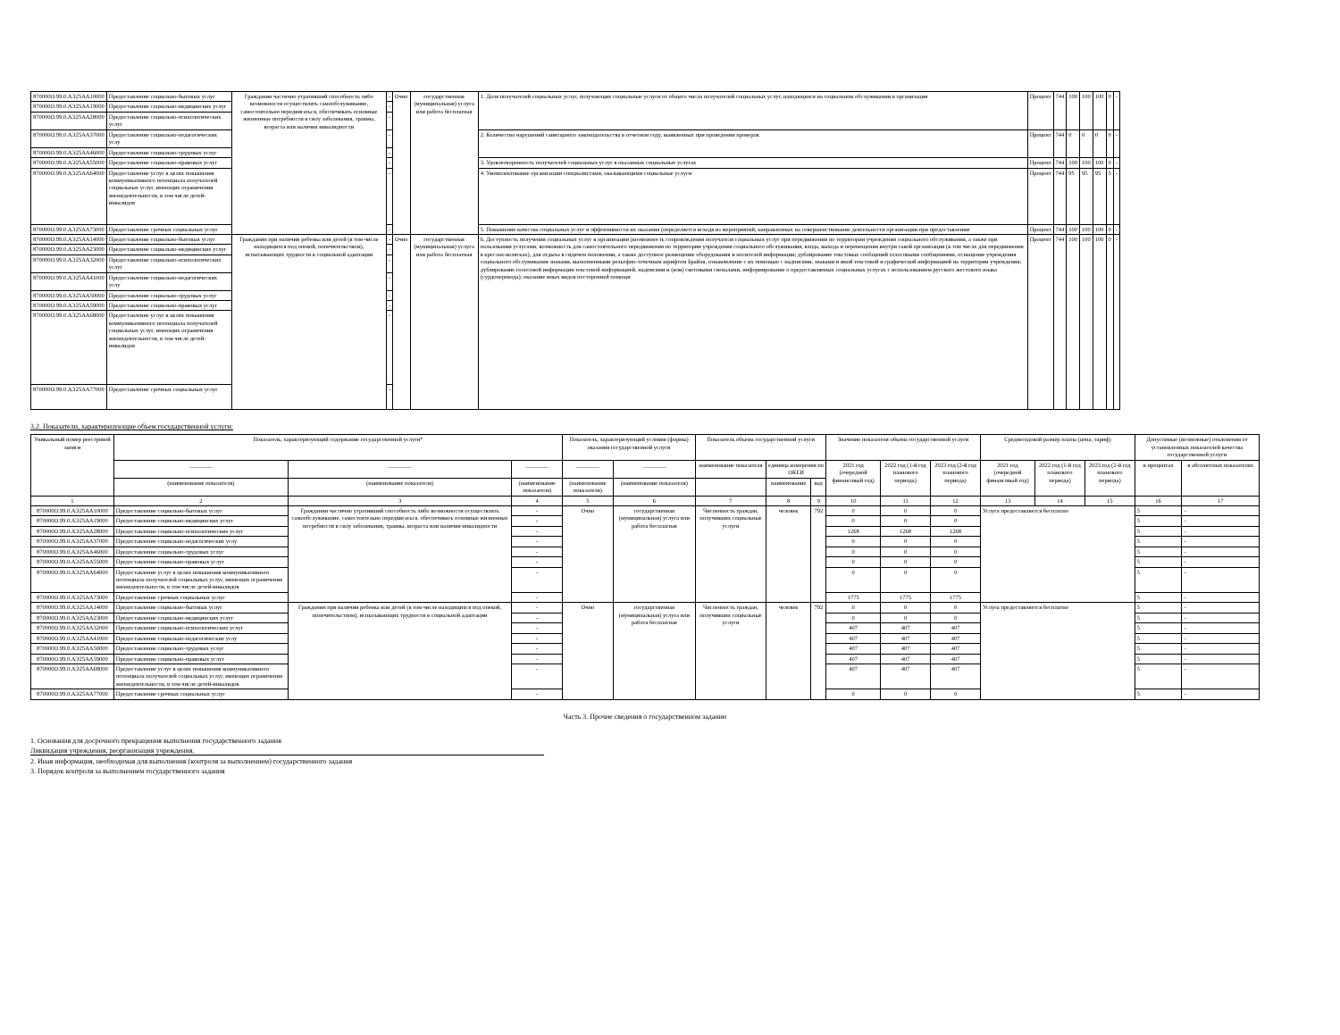| 870000О.99.0.АЭ25АА10000 | Предоставление социально-бытовых услуг | Гражданин частично утративший способность либо возможности осуществлять самообслуживание, самостоятельно передвигаться, обеспечивать основные жизненные потребности в силу заболевания, травмы, возраста или наличия инвалидности | - | Очно | государственная (муниципальная) услуга или работа бесплатная | 1. Доля получателей социальных услуг, получающих социальные услуги от общего числа получателей социальных услуг, находящихся на социальном обслуживании в организации | Процент | 744 | 100 | 100 | 100 | 0 | - |
| 870000О.99.0.АЭ25АА19000 | Предоставление социально-медицинских услуг | | - | | | | | | | | | | |
| 870000О.99.0.АЭ25АА28000 | Предоставление социально-психологических услуг | | - | | | | | | | | | | |
| 870000О.99.0.АЭ25АА37000 | Предоставление социально-педагогических услу | | - | | | 2. Количество нарушений санитарного законодательства в отчетном году, выявленных при проведении проверок | Процент | 744 | 0 | 0 | 0 | 0 | - |
| 870000О.99.0.АЭ25АА46000 | Предоставление социально-трудовых услуг | | - | | | | | | | | | | |
| 870000О.99.0.АЭ25АА55000 | Предоставление социально-правовых услуг | | - | | | 3. Удовлетворенность получателей социальных услуг в оказанных социальных услугах | Процент | 744 | 100 | 100 | 100 | 0 | - |
| 870000О.99.0.АЭ25АА64000 | Предоставление услуг в целях повышения коммуникативного потенциала получателей социальных услуг, имеющих ограничения жизнедеятельности, в том числе детей-инвалидов | | - | | | 4. Укомплектование организации специалистами, оказывающими социальные услуги | Процент | 744 | 95 | 95 | 95 | 5 | - |
| 870000О.99.0.АЭ25АА73000 | Предоставление срочных социальных услуг | | - | | | 5. Повышение качества социальных услуг и эффективности их оказания (определяется исходя из мероприятий, направленных на совершенствование деятельности организации при предоставлении | Процент | 744 | 100 | 100 | 100 | 0 | - |
| 870000О.99.0.АЭ25АА14000 | Предоставление социально-бытовых услуг | Гражданин при наличии ребенка или детей (в том числе находящихся под опекой, попечительством), испытывающих трудности в социальной адаптации | - | Очно | государственная (муниципальная) услуга или работа бесплатная | 6. Доступность получения социальных услуг в организации (возможность сопровождения получателя социальных услуг при передвижении по территории учреждения социального обслуживания, а также при пользовании услугами; возможность для самостоятельного передвижения по территории учреждения социального обслуживания, входа, выхода и перемещения внутри такой организации (в том числе для передвижения в креслах-колясках), для отдыха в сидячем положении, а также доступное размещение оборудования и носителей информации; дублирование текстовых сообщений голосовыми сообщениями, оснащение учреждения социального обслуживания знаками, выполненными рельефно-точечным шрифтом Брайля, ознакомление с их помощью с надписями, знаками и иной текстовой и графической информацией на территории учреждения; дублирование голосовой информации текстовой информацией, надписями и (или) световыми сигналами, информирование о предоставляемых социальных услугах с использованием русского жестового языка (сурдоперевода); оказание иных видов посторонней помощи | Процент | 744 | 100 | 100 | 100 | 0 | - |
| 870000О.99.0.АЭ25АА23000 | Предоставление социально-медицинских услуг | | - | | | | | | | | | | |
| 870000О.99.0.АЭ25АА32000 | Предоставление социально-психологических услуг | | - | | | | | | | | | | |
| 870000О.99.0.АЭ25АА41000 | Предоставление социально-педагогических услу | | - | | | | | | | | | | |
| 870000О.99.0.АЭ25АА50000 | Предоставление социально-трудовых услуг | | - | | | | | | | | | | |
| 870000О.99.0.АЭ25АА59000 | Предоставление социально-правовых услуг | | - | | | | | | | | | | |
| 870000О.99.0.АЭ25АА68000 | Предоставление услуг в целях повышения коммуникативного потенциала получателей социальных услуг, имеющих ограничения жизнедеятельности, в том числе детей-инвалидов | | - | | | | | | | | | | |
| 870000О.99.0.АЭ25АА77000 | Предоставление срочных социальных услуг | | - | | | | | | | | | | |
3.2. Показатели, характеризующие объем государственной услуги:
| Уникальный номер реестровой записи | Показатель, характеризующий содержание государственной услуги* | | | Показатель, характеризующий условия (формы) оказания государственной услуги | | Показатель объема государственной услуги | | | Значение показателя объема государственной услуги | | | Среднегодовой размер платы (цена, тариф) | | | Допустимые (возможные) отклонения от установленных показателей качества государственной услуги | |
| --- | --- | --- | --- | --- | --- | --- | --- | --- | --- | --- | --- | --- | --- | --- | --- | --- |
| | ________ | ________ | ________ | ________ | ________ | наименование показателя | единица измерения по ОКЕИ | | 2021 год (очередной финансовый год) | 2022 год (1-й год планового периода) | 2023 год (2-й год планового периода) | 2021 год (очередной финансовый год) | 2022 год (1-й год планового периода) | 2023 год (2-й год планового периода) | в процентах | в абсолютных показателях |
| | (наименование показателя) | (наименование показателя) | (наименование показателя) | (наименование показателя) | (наименование показателя) | | наименование | код | | | | | | | | |
| 1 | 2 | 3 | 4 | 5 | 6 | 7 | 8 | 9 | 10 | 11 | 12 | 13 | 14 | 15 | 16 | 17 |
| 870000О.99.0.АЭ25АА10000 | Предоставление социально-бытовых услуг | Гражданин частично утративший способность либо возможности осуществлять самообслуживание, самостоятельно передвигаться, обеспечивать основные жизненные потребности в силу заболевания, травмы, возраста или наличия инвалидности | - | Очно | государственная (муниципальная) услуга или работа бесплатная | Численность граждан, получивших социальные услуги | человек | 792 | 0 | 0 | 0 | Услуга предоставляется бесплатно | | | 5 | - |
| 870000О.99.0.АЭ25АА19000 | Предоставление социально-медицинских услуг | | - | | | | | | 0 | 0 | 0 | | | | 5 | - |
| 870000О.99.0.АЭ25АА28000 | Предоставление социально-психологических услуг | | - | | | | | | 1268 | 1268 | 1268 | | | | 5 | - |
| 870000О.99.0.АЭ25АА37000 | Предоставление социально-педагогических услу | | - | | | | | | 0 | 0 | 0 | | | | 5 | - |
| 870000О.99.0.АЭ25АА46000 | Предоставление социально-трудовых услуг | | - | | | | | | 0 | 0 | 0 | | | | 5 | - |
| 870000О.99.0.АЭ25АА55000 | Предоставление социально-правовых услуг | | - | | | | | | 0 | 0 | 0 | | | | 5 | - |
| 870000О.99.0.АЭ25АА64000 | Предоставление услуг в целях повышения коммуникативного потенциала получателей социальных услуг, имеющих ограничения жизнедеятельности, в том числе детей-инвалидов | | - | | | | | | 0 | 0 | 0 | | | | 5 | - |
| 870000О.99.0.АЭ25АА73000 | Предоставление срочных социальных услуг | | - | | | | | | 1775 | 1775 | 1775 | | | | 5 | - |
| 870000О.99.0.АЭ25АА14000 | Предоставление социально-бытовых услуг | Гражданин при наличии ребенка или детей (в том числе находящихся под опекой, попечительством), испытывающих трудности в социальной адаптации | - | Очно | государственная (муниципальная) услуга или работа бесплатная | Численность граждан, получивших социальные услуги | человек | 792 | 0 | 0 | 0 | Услуга предоставляется бесплатно | | | 5 | - |
| 870000О.99.0.АЭ25АА23000 | Предоставление социально-медицинских услуг | | - | | | | | | 0 | 0 | 0 | | | | 5 | - |
| 870000О.99.0.АЭ25АА32000 | Предоставление социально-психологических услуг | | - | | | | | | 407 | 407 | 407 | | | | 5 | - |
| 870000О.99.0.АЭ25АА41000 | Предоставление социально-педагогических услу | | - | | | | | | 407 | 407 | 407 | | | | 5 | - |
| 870000О.99.0.АЭ25АА50000 | Предоставление социально-трудовых услуг | | - | | | | | | 407 | 407 | 407 | | | | 5 | - |
| 870000О.99.0.АЭ25АА59000 | Предоставление социально-правовых услуг | | - | | | | | | 407 | 407 | 407 | | | | 5 | - |
| 870000О.99.0.АЭ25АА68000 | Предоставление услуг в целях повышения коммуникативного потенциала получателей социальных услуг, имеющих ограничения жизнедеятельности, в том числе детей-инвалидов | | - | | | | | | 407 | 407 | 407 | | | | 5 | - |
| 870000О.99.0.АЭ25АА77000 | Предоставление срочных социальных услуг | | - | | | | | | 0 | 0 | 0 | | | | 5 | - |
Часть 3. Прочие сведения о государственном задании
1. Основания для досрочного прекращения выполнения государственного задания
Ликвидация учреждения, реорганизация учреждения.
2. Иная информация, необходимая для выполнения (контроля за выполнением) государственного задания
3. Порядок контроля за выполнением государственного задания